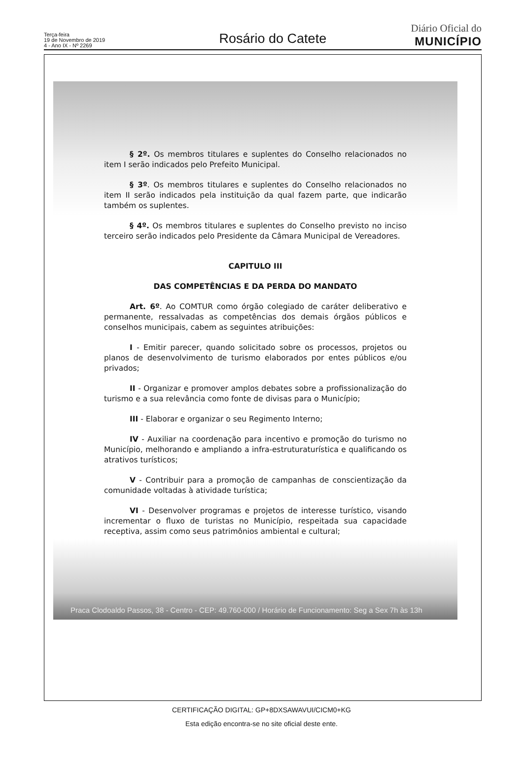Terça-feira
19 de Novembro de 2019
4 - Ano IX - Nº 2269
Rosário do Catete
Diário Oficial do
MUNICÍPIO
§ 2º. Os membros titulares e suplentes do Conselho relacionados no item I serão indicados pelo Prefeito Municipal.
§ 3º. Os membros titulares e suplentes do Conselho relacionados no item II serão indicados pela instituição da qual fazem parte, que indicarão também os suplentes.
§ 4º. Os membros titulares e suplentes do Conselho previsto no inciso terceiro serão indicados pelo Presidente da Câmara Municipal de Vereadores.
CAPITULO III
DAS COMPETÊNCIAS E DA PERDA DO MANDATO
Art. 6º. Ao COMTUR como órgão colegiado de caráter deliberativo e permanente, ressalvadas as competências dos demais órgãos públicos e conselhos municipais, cabem as seguintes atribuições:
I - Emitir parecer, quando solicitado sobre os processos, projetos ou planos de desenvolvimento de turismo elaborados por entes públicos e/ou privados;
II - Organizar e promover amplos debates sobre a profissionalização do turismo e a sua relevância como fonte de divisas para o Município;
III - Elaborar e organizar o seu Regimento Interno;
IV - Auxiliar na coordenação para incentivo e promoção do turismo no Município, melhorando e ampliando a infra-estruturaturística e qualificando os atrativos turísticos;
V - Contribuir para a promoção de campanhas de conscientização da comunidade voltadas à atividade turística;
VI - Desenvolver programas e projetos de interesse turístico, visando incrementar o fluxo de turistas no Município, respeitada sua capacidade receptiva, assim como seus patrimônios ambiental e cultural;
Praca Clodoaldo Passos, 38 - Centro - CEP: 49.760-000 / Horário de Funcionamento: Seg a Sex 7h às 13h
CERTIFICAÇÃO DIGITAL: GP+8DXSAWAVUI/CICM0+KG
Esta edição encontra-se no site oficial deste ente.